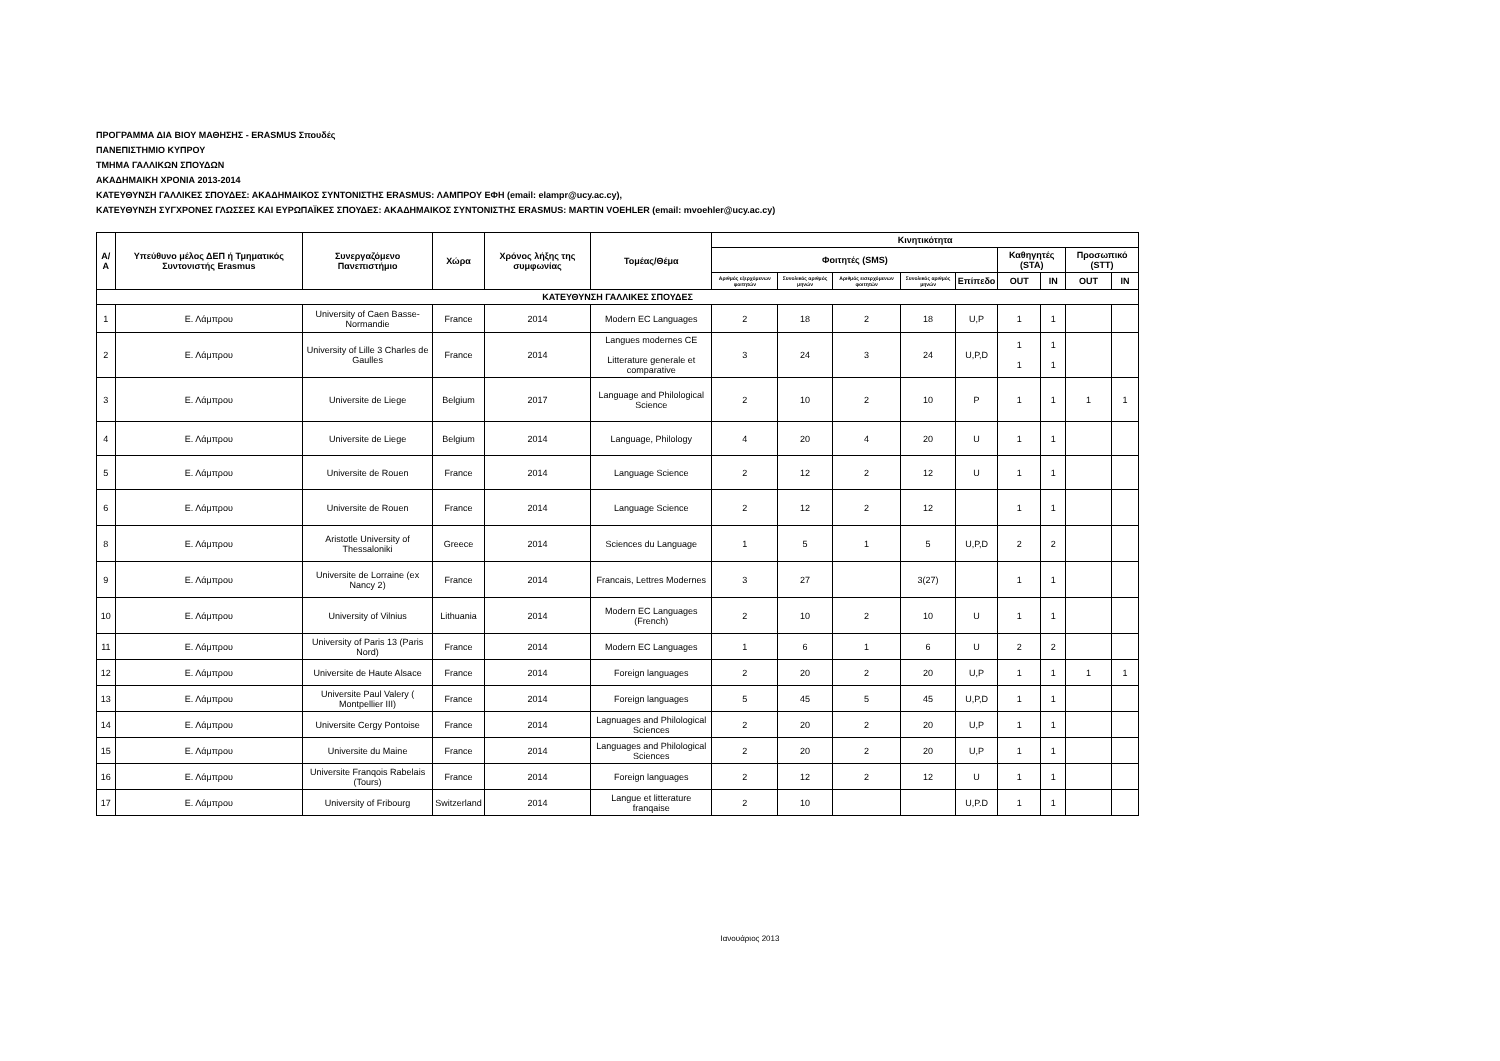ΠΡΟΓΡΑΜΜΑ ΔΙΑ ΒΙΟΥ ΜΑΘΗΣΗΣ - ERASMUS Σπουδές
ΠΑΝΕΠΙΣΤΗΜΙΟ ΚΥΠΡΟΥ
ΤΜΗΜΑ ΓΑΛΛΙΚΩΝ ΣΠΟΥΔΩΝ
ΑΚΑΔΗΜΑΙΚΗ ΧΡΟΝΙΑ 2013-2014
ΚΑΤΕΥΘΥΝΣΗ ΓΑΛΛΙΚΕΣ ΣΠΟΥΔΕΣ: ΑΚΑΔΗΜΑΙΚΟΣ ΣΥΝΤΟΝΙΣΤΗΣ ERASMUS: ΛΑΜΠΡΟΥ ΕΦΗ (email: elampr@ucy.ac.cy),
ΚΑΤΕΥΘΥΝΣΗ ΣΥΓΧΡΟΝΕΣ ΓΛΩΣΣΕΣ ΚΑΙ ΕΥΡΩΠΑΪΚΕΣ ΣΠΟΥΔΕΣ: ΑΚΑΔΗΜΑΙΚΟΣ ΣΥΝΤΟΝΙΣΤΗΣ ERASMUS: MARTIN VOEHLER (email: mvoehler@ucy.ac.cy)
| Α/Α | Υπεύθυνο μέλος ΔΕΠ ή Τμηματικός Συντονιστής Erasmus | Συνεργαζόμενο Πανεπιστήμιο | Χώρα | Χρόνος λήξης της συμφωνίας | Τομέας/Θέμα | Κινητικότητα | | | | | | | | |
| --- | --- | --- | --- | --- | --- | --- | --- | --- | --- | --- | --- | --- | --- | --- |
| | | | | | | Φοιτητές (SMS) | | | | | Καθηγητές (STA) | | Προσωπικό (STT) | |
| | | | | | | Αριθμός εξερχόμενων φοιτητών | Συνολικός αριθμός μηνών | Αριθμός εισερχόμενων φοιτητών | Συνολικός αριθμός μηνών | Επίπεδο | OUT | IN | OUT | IN |
| ΚΑΤΕΥΘΥΝΣΗ ΓΑΛΛΙΚΕΣ ΣΠΟΥΔΕΣ | | | | | | | | | | | | | | |
| 1 | Ε. Λάμπρου | University of Caen Basse-Normandie | France | 2014 | Modern EC Languages | 2 | 18 | 2 | 18 | U,P | 1 | 1 | | |
| 2 | Ε. Λάμπρου | University of Lille 3 Charles de Gaulles | France | 2014 | Langues modernes CE Litterature generale et comparative | 3 | 24 | 3 | 24 | U,P,D | 1 1 | 1 1 | | |
| 3 | Ε. Λάμπρου | Universite de Liege | Belgium | 2017 | Language and Philological Science | 2 | 10 | 2 | 10 | P | 1 | 1 | 1 | 1 |
| 4 | Ε. Λάμπρου | Universite de Liege | Belgium | 2014 | Language, Philology | 4 | 20 | 4 | 20 | U | 1 | 1 | | |
| 5 | Ε. Λάμπρου | Universite de Rouen | France | 2014 | Language Science | 2 | 12 | 2 | 12 | U | 1 | 1 | | |
| 6 | Ε. Λάμπρου | Universite de Rouen | France | 2014 | Language Science | 2 | 12 | 2 | 12 | | 1 | 1 | | |
| 8 | Ε. Λάμπρου | Aristotle University of Thessaloniki | Greece | 2014 | Sciences du Language | 1 | 5 | 1 | 5 | U,P,D | 2 | 2 | | |
| 9 | Ε. Λάμπρου | Universite de Lorraine (ex Nancy 2) | France | 2014 | Francais, Lettres Modernes | 3 | 27 | | 3(27) | | 1 | 1 | | |
| 10 | Ε. Λάμπρου | University of Vilnius | Lithuania | 2014 | Modern EC Languages (French) | 2 | 10 | 2 | 10 | U | 1 | 1 | | |
| 11 | Ε. Λάμπρου | University of Paris 13 (Paris Nord) | France | 2014 | Modern EC Languages | 1 | 6 | 1 | 6 | U | 2 | 2 | | |
| 12 | Ε. Λάμπρου | Universite de Haute Alsace | France | 2014 | Foreign languages | 2 | 20 | 2 | 20 | U,P | 1 | 1 | 1 | 1 |
| 13 | Ε. Λάμπρου | Universite Paul Valery ( Montpellier III) | France | 2014 | Foreign languages | 5 | 45 | 5 | 45 | U,P,D | 1 | 1 | | |
| 14 | Ε. Λάμπρου | Universite Cergy Pontoise | France | 2014 | Lagnuages and Philological Sciences | 2 | 20 | 2 | 20 | U,P | 1 | 1 | | |
| 15 | Ε. Λάμπρου | Universite du Maine | France | 2014 | Languages and Philological Sciences | 2 | 20 | 2 | 20 | U,P | 1 | 1 | | |
| 16 | Ε. Λάμπρου | Universite Franqois Rabelais (Tours) | France | 2014 | Foreign languages | 2 | 12 | 2 | 12 | U | 1 | 1 | | |
| 17 | Ε. Λάμπρου | University of Fribourg | Switzerland | 2014 | Langue et litterature franqaise | 2 | 10 | | | U,P.D | 1 | 1 | | |
Ιανουάριος 2013